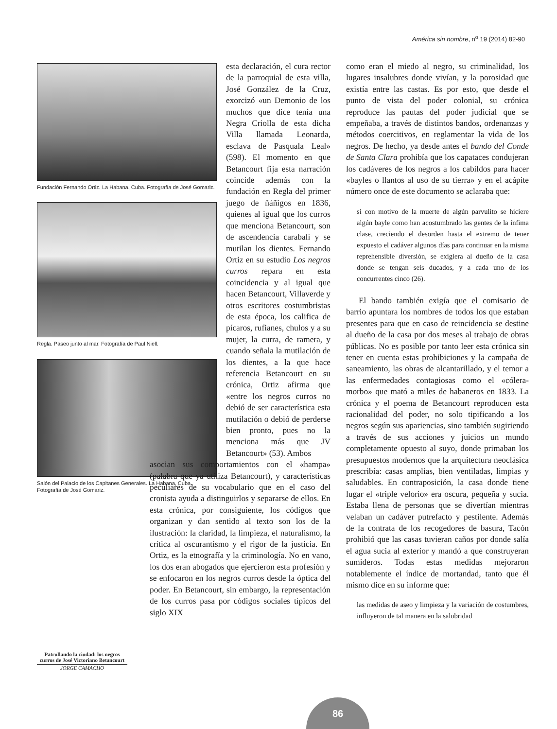América sin nombre, n<sup>o</sup> 19 (2014) 82-90
Fundación Fernando Ortiz. La Habana, Cuba. Fotografía de José Gomariz.
Regla. Paseo junto al mar. Fotografía de Paul Niell.
Salón del Palacio de los Capitanes Generales. La Habana, Cuba. Fotografía de José Gomariz.
esta declaración, el cura rector de la parroquial de esta villa, José González de la Cruz, exorcizó «un Demonio de los muchos que dice tenía una Negra Criolla de esta dicha Villa llamada Leonarda, esclava de Pasquala Leal» (598). El momento en que Betancourt fija esta narración coincide además con la fundación en Regla del primer juego de ñáñigos en 1836, quienes al igual que los curros que menciona Betancourt, son de ascendencia carabalí y se mutilan los dientes. Fernando Ortiz en su estudio Los negros curros repara en esta coincidencia y al igual que hacen Betancourt, Villaverde y otros escritores costumbristas de esta época, los califica de pícaros, rufianes, chulos y a su mujer, la curra, de ramera, y cuando señala la mutilación de los dientes, a la que hace referencia Betancourt en su crónica, Ortiz afirma que «entre los negros curros no debió de ser característica esta mutilación o debió de perderse bien pronto, pues no la menciona más que JV Betancourt» (53). Ambos
asocian sus comportamientos con el «hampa» (palabra que ya utiliza Betancourt), y características peculiares de su vocabulario que en el caso del cronista ayuda a distinguirlos y separarse de ellos. En esta crónica, por consiguiente, los códigos que organizan y dan sentido al texto son los de la ilustración: la claridad, la limpieza, el naturalismo, la crítica al oscurantismo y el rigor de la justicia. En Ortiz, es la etnografía y la criminología. No en vano, los dos eran abogados que ejercieron esta profesión y se enfocaron en los negros curros desde la óptica del poder. En Betancourt, sin embargo, la representación de los curros pasa por códigos sociales típicos del siglo XIX
como eran el miedo al negro, su criminalidad, los lugares insalubres donde vivían, y la porosidad que existía entre las castas. Es por esto, que desde el punto de vista del poder colonial, su crónica reproduce las pautas del poder judicial que se empeñaba, a través de distintos bandos, ordenanzas y métodos coercitivos, en reglamentar la vida de los negros. De hecho, ya desde antes el bando del Conde de Santa Clara prohibía que los capataces condujeran los cadáveres de los negros a los cabildos para hacer «bayles o llantos al uso de su tierra» y en el acápite número once de este documento se aclaraba que:
si con motivo de la muerte de algún parvulito se hiciere algún bayle como han acostumbrado las gentes de la ínfima clase, creciendo el desorden hasta el extremo de tener expuesto el cadáver algunos días para continuar en la misma reprehensible diversión, se exigiera al dueño de la casa donde se tengan seis ducados, y a cada uno de los concurrentes cinco (26).
El bando también exigía que el comisario de barrio apuntara los nombres de todos los que estaban presentes para que en caso de reincidencia se destine al dueño de la casa por dos meses al trabajo de obras públicas. No es posible por tanto leer esta crónica sin tener en cuenta estas prohibiciones y la campaña de saneamiento, las obras de alcantarillado, y el temor a las enfermedades contagiosas como el «cólera-morbo» que mató a miles de habaneros en 1833. La crónica y el poema de Betancourt reproducen esta racionalidad del poder, no solo tipificando a los negros según sus apariencias, sino también sugiriendo a través de sus acciones y juicios un mundo completamente opuesto al suyo, donde primaban los presupuestos modernos que la arquitectura neoclásica prescribía: casas amplias, bien ventiladas, limpias y saludables. En contraposición, la casa donde tiene lugar el «triple velorio» era oscura, pequeña y sucia. Estaba llena de personas que se divertían mientras velaban un cadáver putrefacto y pestilente. Además de la contrata de los recogedores de basura, Tacón prohibió que las casas tuvieran caños por donde salía el agua sucia al exterior y mandó a que construyeran sumideros. Todas estas medidas mejoraron notablemente el índice de mortandad, tanto que él mismo dice en su informe que:
las medidas de aseo y limpieza y la variación de costumbres, influyeron de tal manera en la salubridad
Patrullando la ciudad: los negros curros de José Victoriano Betancourt
JORGE CAMACHO
86